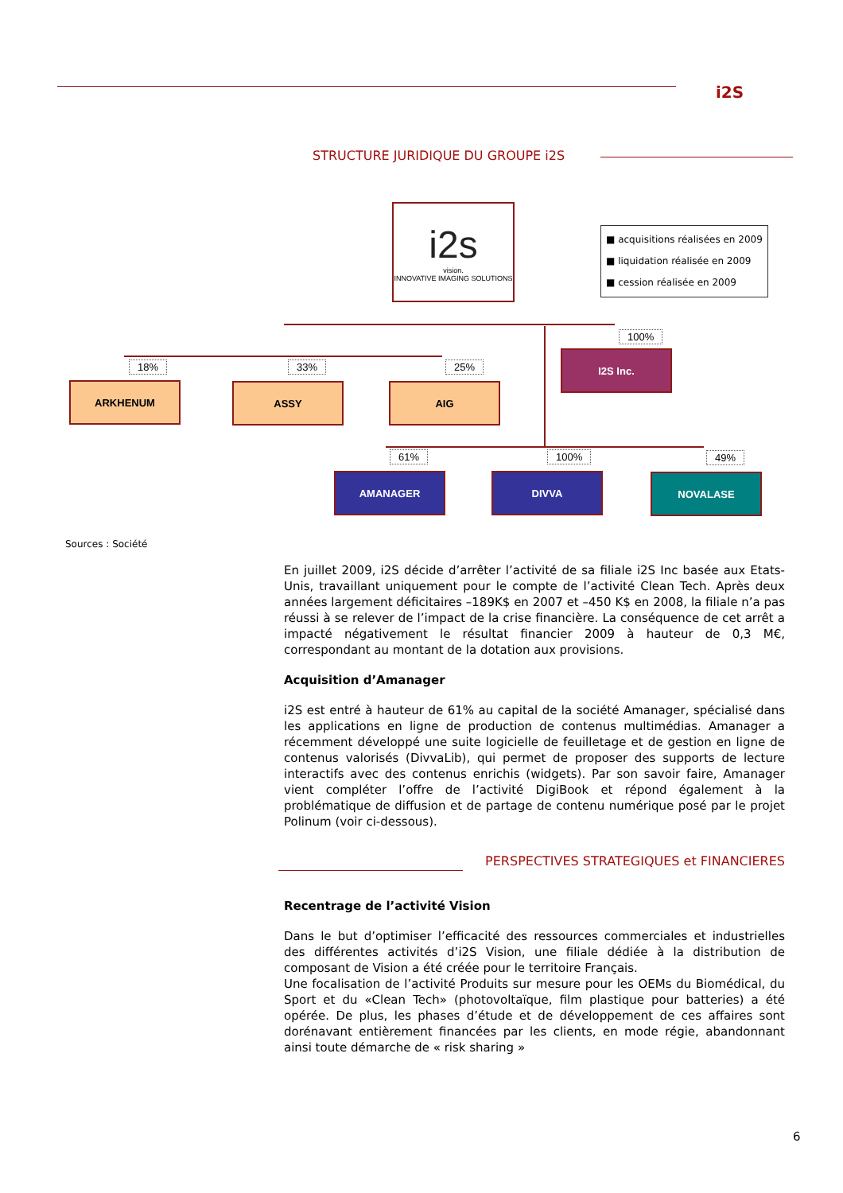i2S
STRUCTURE JURIDIQUE DU GROUPE i2S
i2s
vision.
INNOVATIVE IMAGING SOLUTIONS
■ acquisitions réalisées en 2009
■ liquidation réalisée en 2009
■ cession réalisée en 2009
100%
I2S Inc.
18% 33% 25%
ARKHENUM ASSY AIG
61% 100% 49%
AMANAGER DIVVA NOVALASE
Sources : Société
En juillet 2009, i2S décide d’arrêter l’activité de sa filiale i2S Inc basée aux Etats-Unis, travaillant uniquement pour le compte de l’activité Clean Tech. Après deux années largement déficitaires –189K$ en 2007 et –450 K$ en 2008, la filiale n’a pas réussi à se relever de l’impact de la crise financière. La conséquence de cet arrêt a impacté négativement le résultat financier 2009 à hauteur de 0,3 M€, correspondant au montant de la dotation aux provisions.
Acquisition d’Amanager
i2S est entré à hauteur de 61% au capital de la société Amanager, spécialisé dans les applications en ligne de production de contenus multimédias. Amanager a récemment développé une suite logicielle de feuilletage et de gestion en ligne de contenus valorisés (DivvaLib), qui permet de proposer des supports de lecture interactifs avec des contenus enrichis (widgets). Par son savoir faire, Amanager vient compléter l’offre de l’activité DigiBook et répond également à la problématique de diffusion et de partage de contenu numérique posé par le projet Polinum (voir ci-dessous).
PERSPECTIVES STRATEGIQUES et FINANCIERES
Recentrage de l’activité Vision
Dans le but d’optimiser l’efficacité des ressources commerciales et industrielles des différentes activités d’i2S Vision, une filiale dédiée à la distribution de composant de Vision a été créée pour le territoire Français.
Une focalisation de l’activité Produits sur mesure pour les OEMs du Biomédical, du Sport et du «Clean Tech» (photovoltaïque, film plastique pour batteries) a été opérée. De plus, les phases d’étude et de développement de ces affaires sont dorénavant entièrement financées par les clients, en mode régie, abandonnant ainsi toute démarche de « risk sharing »
6